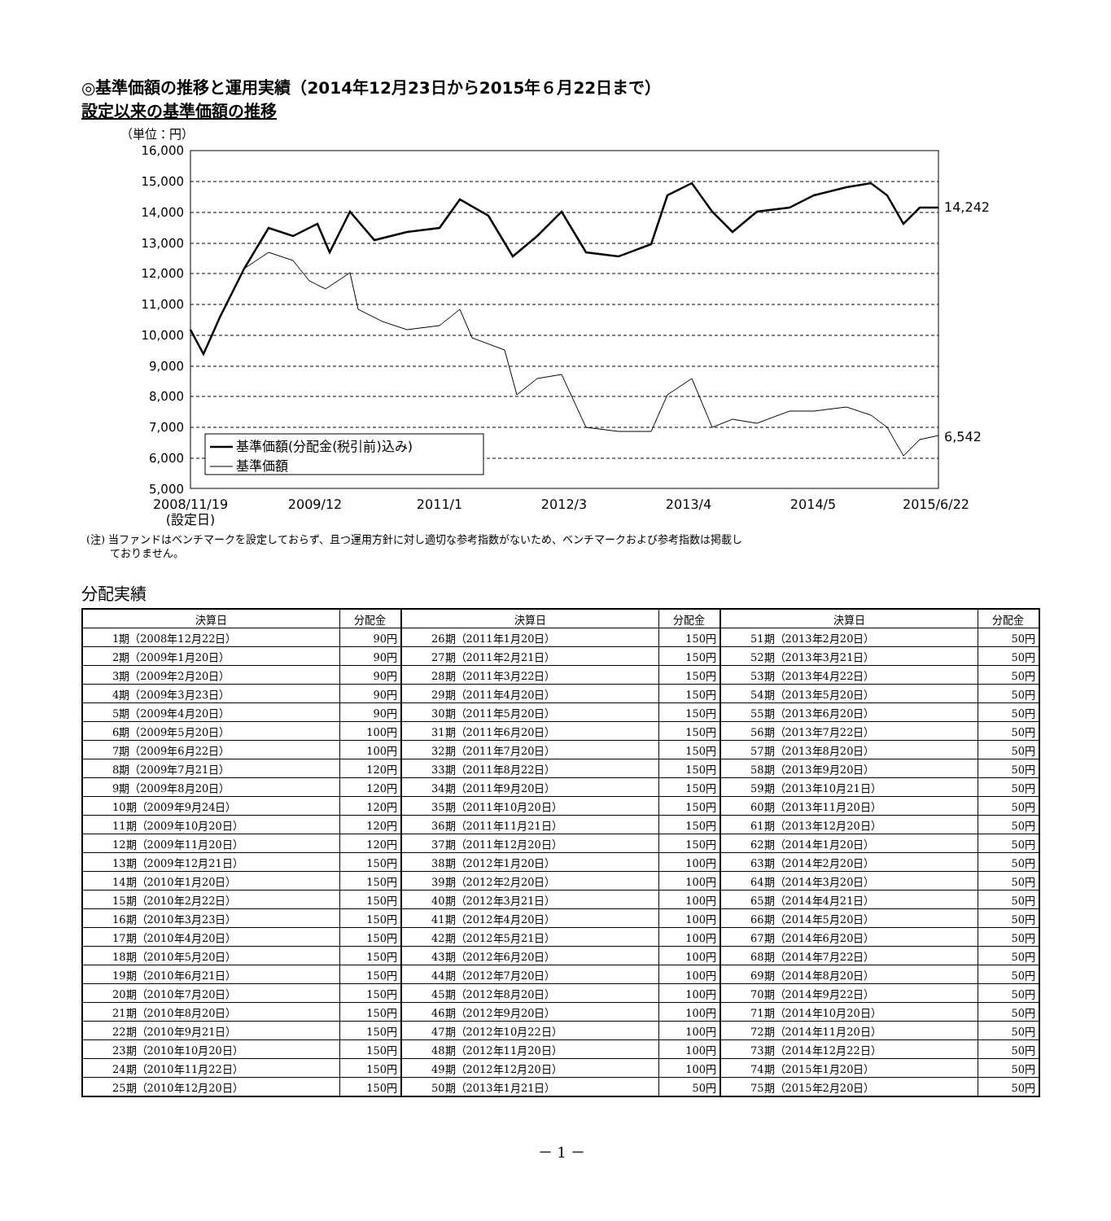◎基準価額の推移と運用実績（2014年12月23日から2015年６月22日まで）
設定以来の基準価額の推移
（単位：円）
16,000
15,000
14,000
13,000
12,000
11,000
10,000
9,000
8,000
7,000
6,000
5,000
14,242
6,542
基準価額(分配金(税引前)込み)
基準価額
2008/11/19
(設定日)
2009/12
2011/1
2012/3
2013/4
2014/5
2015/6/22
(注) 当ファンドはベンチマークを設定しておらず、且つ運用方針に対し適切な参考指数がないため、ベンチマークおよび参考指数は掲載し
ておりません。
分配実績
| 決算日 | 分配金 | 決算日 | 分配金 | 決算日 | 分配金 |
| --- | --- | --- | --- | --- | --- |
| 1期（2008年12月22日） | 90円 | 26期（2011年1月20日） | 150円 | 51期（2013年2月20日） | 50円 |
| 2期（2009年1月20日） | 90円 | 27期（2011年2月21日） | 150円 | 52期（2013年3月21日） | 50円 |
| 3期（2009年2月20日） | 90円 | 28期（2011年3月22日） | 150円 | 53期（2013年4月22日） | 50円 |
| 4期（2009年3月23日） | 90円 | 29期（2011年4月20日） | 150円 | 54期（2013年5月20日） | 50円 |
| 5期（2009年4月20日） | 90円 | 30期（2011年5月20日） | 150円 | 55期（2013年6月20日） | 50円 |
| 6期（2009年5月20日） | 100円 | 31期（2011年6月20日） | 150円 | 56期（2013年7月22日） | 50円 |
| 7期（2009年6月22日） | 100円 | 32期（2011年7月20日） | 150円 | 57期（2013年8月20日） | 50円 |
| 8期（2009年7月21日） | 120円 | 33期（2011年8月22日） | 150円 | 58期（2013年9月20日） | 50円 |
| 9期（2009年8月20日） | 120円 | 34期（2011年9月20日） | 150円 | 59期（2013年10月21日） | 50円 |
| 10期（2009年9月24日） | 120円 | 35期（2011年10月20日） | 150円 | 60期（2013年11月20日） | 50円 |
| 11期（2009年10月20日） | 120円 | 36期（2011年11月21日） | 150円 | 61期（2013年12月20日） | 50円 |
| 12期（2009年11月20日） | 120円 | 37期（2011年12月20日） | 150円 | 62期（2014年1月20日） | 50円 |
| 13期（2009年12月21日） | 150円 | 38期（2012年1月20日） | 100円 | 63期（2014年2月20日） | 50円 |
| 14期（2010年1月20日） | 150円 | 39期（2012年2月20日） | 100円 | 64期（2014年3月20日） | 50円 |
| 15期（2010年2月22日） | 150円 | 40期（2012年3月21日） | 100円 | 65期（2014年4月21日） | 50円 |
| 16期（2010年3月23日） | 150円 | 41期（2012年4月20日） | 100円 | 66期（2014年5月20日） | 50円 |
| 17期（2010年4月20日） | 150円 | 42期（2012年5月21日） | 100円 | 67期（2014年6月20日） | 50円 |
| 18期（2010年5月20日） | 150円 | 43期（2012年6月20日） | 100円 | 68期（2014年7月22日） | 50円 |
| 19期（2010年6月21日） | 150円 | 44期（2012年7月20日） | 100円 | 69期（2014年8月20日） | 50円 |
| 20期（2010年7月20日） | 150円 | 45期（2012年8月20日） | 100円 | 70期（2014年9月22日） | 50円 |
| 21期（2010年8月20日） | 150円 | 46期（2012年9月20日） | 100円 | 71期（2014年10月20日） | 50円 |
| 22期（2010年9月21日） | 150円 | 47期（2012年10月22日） | 100円 | 72期（2014年11月20日） | 50円 |
| 23期（2010年10月20日） | 150円 | 48期（2012年11月20日） | 100円 | 73期（2014年12月22日） | 50円 |
| 24期（2010年11月22日） | 150円 | 49期（2012年12月20日） | 100円 | 74期（2015年1月20日） | 50円 |
| 25期（2010年12月20日） | 150円 | 50期（2013年1月21日） | 50円 | 75期（2015年2月20日） | 50円 |
－ 1 －